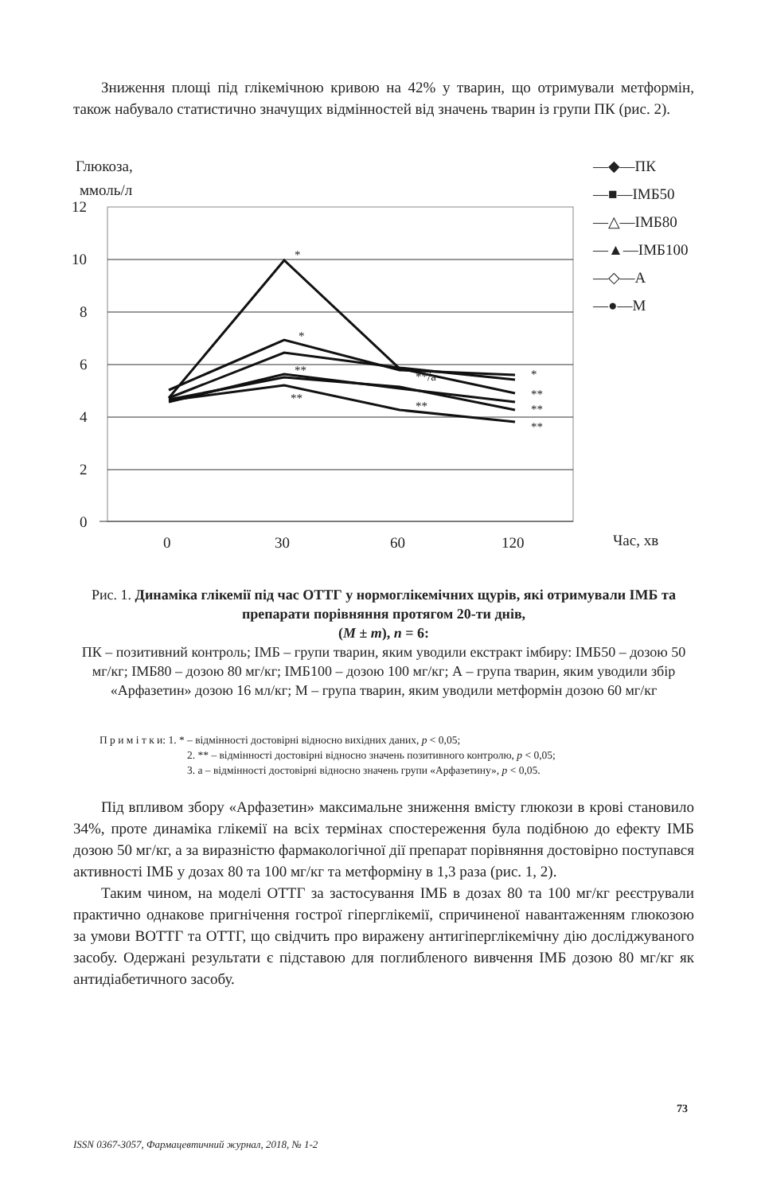Зниження площі під глікемічною кривою на 42% у тварин, що отримували метформін, також набувало статистично значущих відмінностей від значень тварин із групи ПК (рис. 2).
Глюкоза,
ммоль/л
12
10
8
6
4
2
0
0
30
60
120
Час, хв
*
*
**
**
**/a
**
*
**
**
**
—◆—ПК
—■—ІМБ50
—△—ІМБ80
—▲—ІМБ100
—◇—А
—●—М
Рис. 1. Динаміка глікемії під час ОТТГ у нормоглікемічних щурів, які отримували ІМБ та препарати порівняння протягом 20-ти днів,
(M ± m), n = 6:
ПК – позитивний контроль; ІМБ – групи тварин, яким уводили екстракт імбиру: ІМБ50 – дозою 50 мг/кг; ІМБ80 – дозою 80 мг/кг; ІМБ100 – дозою 100 мг/кг; А – група тварин, яким уводили збір «Арфазетин» дозою 16 мл/кг; М – група тварин, яким уводили метформін дозою 60 мг/кг
П р и м і т к и: 1. * – відмінності достовірні відносно вихідних даних, p < 0,05;
2. ** – відмінності достовірні відносно значень позитивного контролю, p < 0,05;
3. а – відмінності достовірні відносно значень групи «Арфазетину», p < 0,05.
Під впливом збору «Арфазетин» максимальне зниження вмісту глюкози в крові становило 34%, проте динаміка глікемії на всіх термінах спостереження була подібною до ефекту ІМБ дозою 50 мг/кг, а за виразністю фармакологічної дії препарат порівняння достовірно поступався активності ІМБ у дозах 80 та 100 мг/кг та метформіну в 1,3 раза (рис. 1, 2).
Таким чином, на моделі ОТТГ за застосування ІМБ в дозах 80 та 100 мг/кг реєстрували практично однакове пригнічення гострої гіперглікемії, спричиненої навантаженням глюкозою за умови ВОТТГ та ОТТГ, що свідчить про виражену антигіперглікемічну дію досліджуваного засобу. Одержані результати є підставою для поглибленого вивчення ІМБ дозою 80 мг/кг як антидіабетичного засобу.
73
ISSN 0367-3057, Фармацевтичний журнал, 2018, № 1-2